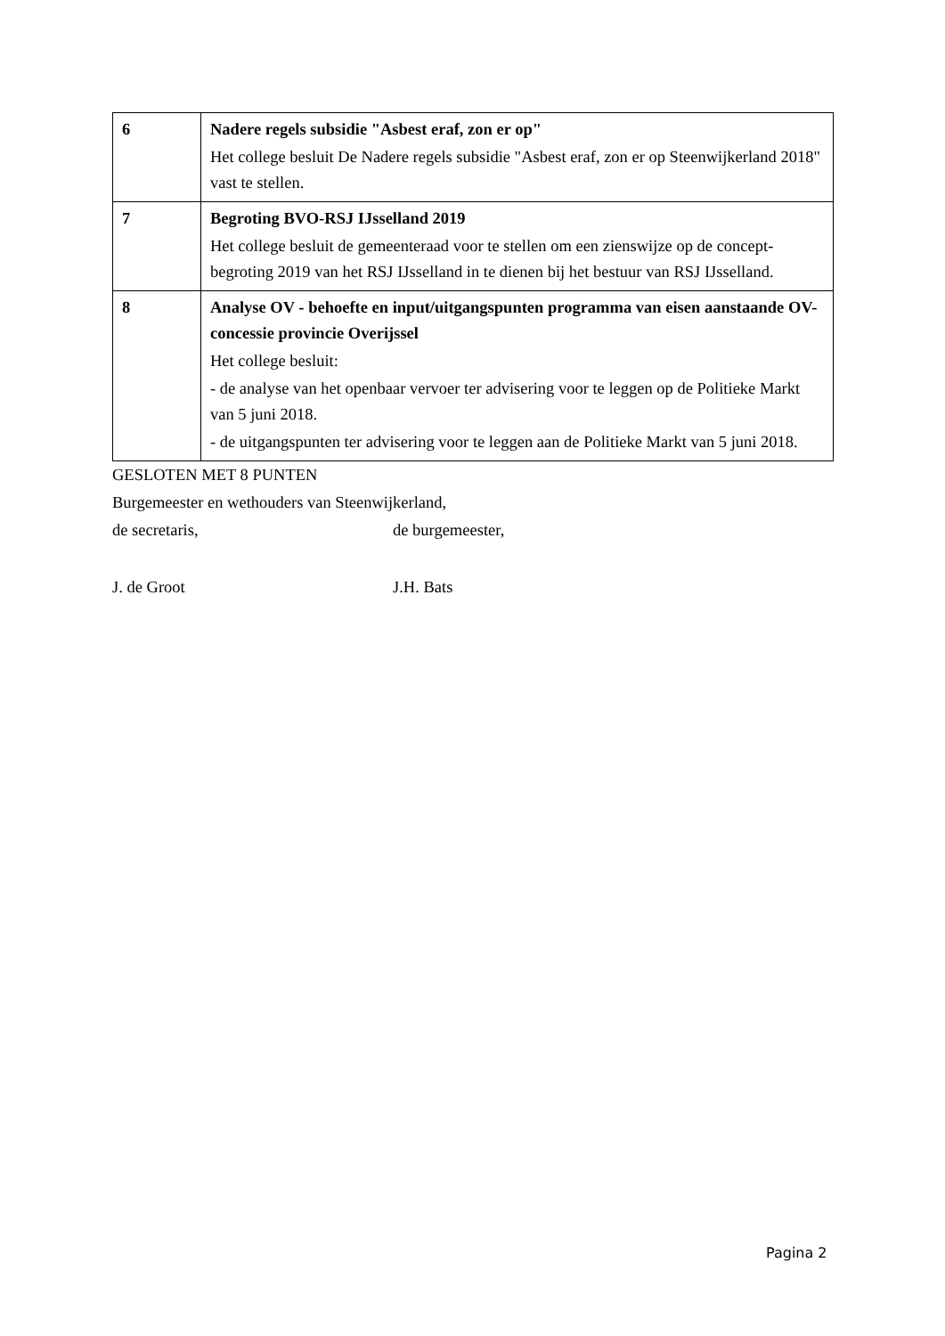| 6 | Nadere regels subsidie "Asbest eraf, zon er op" Het college besluit De Nadere regels subsidie "Asbest eraf, zon er op Steenwijkerland 2018" vast te stellen. |
| 7 | Begroting BVO-RSJ IJsselland 2019 Het college besluit de gemeenteraad voor te stellen om een zienswijze op de concept-begroting 2019 van het RSJ IJsselland in te dienen bij het bestuur van RSJ IJsselland. |
| 8 | Analyse OV - behoefte en input/uitgangspunten programma van eisen aanstaande OV-concessie provincie Overijssel Het college besluit: - de analyse van het openbaar vervoer ter advisering voor te leggen op de Politieke Markt van 5 juni 2018. - de uitgangspunten ter advisering voor te leggen aan de Politieke Markt van 5 juni 2018. |
GESLOTEN MET 8 PUNTEN
Burgemeester en wethouders van Steenwijkerland,
de secretaris, de burgemeester,
J. de Groot J.H. Bats
Pagina 2